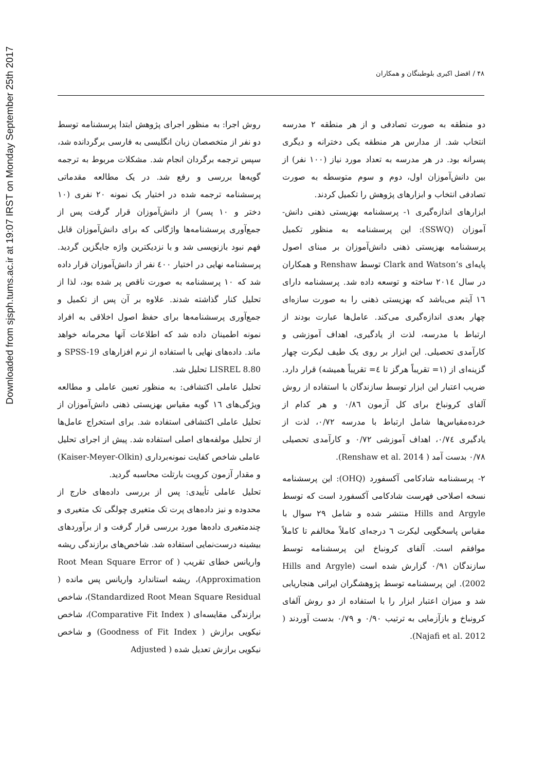Downloaded from sjsph.tums.ac.ir at 19:07 IRST on Monday September 25th 2017
۴۸ / افضل اکبری بلوطبنگان و همکاران
دو منطقه به صورت تصادفی و از هر منطقه ۲ مدرسه انتخاب شد. از مدارس هر منطقه یکی دخترانه و دیگری پسرانه بود. در هر مدرسه به تعداد مورد نیاز (۱۰۰ نفر) از بین دانش‌آموزان اول، دوم و سوم متوسطه به صورت تصادفی انتخاب و ابزارهای پژوهش را تکمیل کردند.
ابزارهای اندازه‌گیری ۱- پرسشنامه بهزیستی ذهنی دانش-آموزان (SSWQ): این پرسشنامه به منظور تکمیل پرسشنامه بهزیستی ذهنی دانش‌آموزان بر مبنای اصول پایه‌ای Clark and Watson’s توسط Renshaw و همکاران در سال ۲۰۱٤ ساخته و توسعه داده شد. پرسشنامه دارای ۱٦ آیتم می‌باشد که بهزیستی ذهنی را به صورت سازه‌ای چهار بعدی اندازه‌گیری می‌کند. عامل‌ها عبارت بودند از ارتباط با مدرسه، لذت از یادگیری، اهداف آموزشی و کارآمدی تحصیلی. این ابزار بر روی یک طیف لیکرت چهار گزینه‌ای از (۱= تقریباً هرگز تا ٤= تقریباً همیشه) قرار دارد. ضریب اعتبار این ابزار توسط سازندگان با استفاده از روش آلفای کرونباخ برای کل آزمون ۰/۸٦ و هر کدام از خرده‌مقیاس‌ها شامل ارتباط با مدرسه ۰/۷۲، لذت از یادگیری ۰/۷٤، اهداف آموزشی ۰/۷۲ و کارآمدی تحصیلی ۰/۷۸ بدست آمد ( Renshaw et al. 2014).
۲- پرسشنامه شادکامی آکسفورد (OHQ): این پرسشنامه نسخه اصلاحی فهرست شادکامی آکسفورد است که توسط Hills and Argyle منتشر شده و شامل ۲۹ سوال با مقیاس پاسخگویی لیکرت ٦ درجه‌ای کاملاً مخالفم تا کاملاً موافقم است. آلفای کرونباخ این پرسشنامه توسط سازندگان ۰/۹۱ گزارش شده است (Hills and Argyle 2002). این پرسشنامه توسط پژوهشگران ایرانی هنجاریابی شد و میزان اعتبار ابزار را با استفاده از دو روش آلفای کرونباخ و بازآزمایی به ترتیب ۰/۹۰ و ۰/۷۹ بدست آوردند ( Najafi et al. 2012).
روش اجرا: به منظور اجرای پژوهش ابتدا پرسشنامه توسط دو نفر از متخصصان زبان انگلیسی به فارسی برگردانده شد، سپس ترجمه برگردان انجام شد. مشکلات مربوط به ترجمه گویه‌ها بررسی و رفع شد. در یک مطالعه مقدماتی پرسشنامه ترجمه شده در اختیار یک نمونه ۲۰ نفری (۱۰ دختر و ۱۰ پسر) از دانش‌آموزان قرار گرفت پس از جمع‌آوری پرسشنامه‌ها واژگانی که برای دانش‌آموزان قابل فهم نبود بازنویسی شد و با نزدیکترین واژه جایگزین گردید. پرسشنامه نهایی در اختیار ٤۰۰ نفر از دانش‌آموزان قرار داده شد که ۱۰ پرسشنامه به صورت ناقص پر شده بود، لذا از تحلیل کنار گذاشته شدند. علاوه بر آن پس از تکمیل و جمع‌آوری پرسشنامه‌ها برای حفظ اصول اخلاقی به افراد نمونه اطمینان داده شد که اطلاعات آنها محرمانه خواهد ماند. داده‌های نهایی با استفاده از نرم افزارهای SPSS-19 و LISREL 8.80 تحلیل شد.
تحلیل عاملی اکتشافی: به منظور تعیین عاملی و مطالعه ویژگی‌های ۱٦ گویه مقیاس بهزیستی ذهنی دانش‌آموزان از تحلیل عاملی اکتشافی استفاده شد. برای استخراج عامل‌ها از تحلیل مولفه‌های اصلی استفاده شد. پیش از اجرای تحلیل عاملی شاخص کفایت نمونه‌برداری (Kaiser-Meyer-Olkin) و مقدار آزمون کرویت بارتلت محاسبه گردید.
تحلیل عاملی تأییدی: پس از بررسی داده‌های خارج از محدوده و نیز داده‌های پرت تک متغیری چولگی تک متغیری و چندمتغیری داده‌ها مورد بررسی قرار گرفت و از برآوردهای بیشینه درست‌نمایی استفاده شد. شاخص‌های برازندگی ریشه واریانس خطای تقریب ( Root Mean Square Error of Approximation)، ریشه استاندارد واریانس پس مانده ( Standardized Root Mean Square Residual)، شاخص برازندگی مقایسه‌ای ( Comparative Fit Index)، شاخص نیکویی برازش ( Goodness of Fit Index) و شاخص نیکویی برازش تعدیل شده ( Adjusted